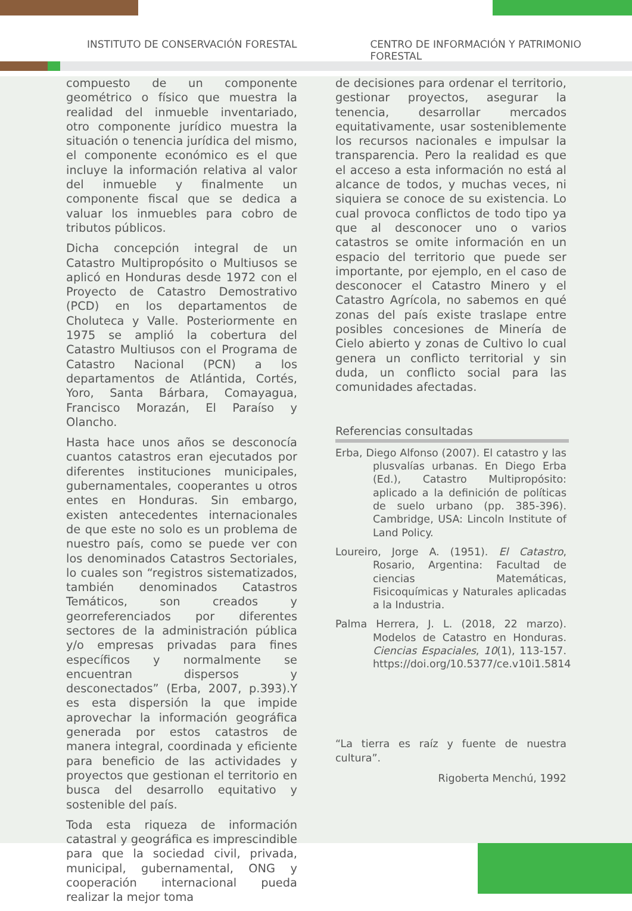INSTITUTO DE CONSERVACIÓN FORESTAL
CENTRO DE INFORMACIÓN Y PATRIMONIO FORESTAL
compuesto de un componente geométrico o físico que muestra la realidad del inmueble inventariado, otro componente jurídico muestra la situación o tenencia jurídica del mismo, el componente económico es el que incluye la información relativa al valor del inmueble y finalmente un componente fiscal que se dedica a valuar los inmuebles para cobro de tributos públicos.
Dicha concepción integral de un Catastro Multipropósito o Multiusos se aplicó en Honduras desde 1972 con el Proyecto de Catastro Demostrativo (PCD) en los departamentos de Choluteca y Valle. Posteriormente en 1975 se amplió la cobertura del Catastro Multiusos con el Programa de Catastro Nacional (PCN) a los departamentos de Atlántida, Cortés, Yoro, Santa Bárbara, Comayagua, Francisco Morazán, El Paraíso y Olancho.
Hasta hace unos años se desconocía cuantos catastros eran ejecutados por diferentes instituciones municipales, gubernamentales, cooperantes u otros entes en Honduras. Sin embargo, existen antecedentes internacionales de que este no solo es un problema de nuestro país, como se puede ver con los denominados Catastros Sectoriales, lo cuales son “registros sistematizados, también denominados Catastros Temáticos, son creados y georreferenciados por diferentes sectores de la administración pública y/o empresas privadas para fines específicos y normalmente se encuentran dispersos y desconectados” (Erba, 2007, p.393).Y es esta dispersión la que impide aprovechar la información geográfica generada por estos catastros de manera integral, coordinada y eficiente para beneficio de las actividades y proyectos que gestionan el territorio en busca del desarrollo equitativo y sostenible del país.
Toda esta riqueza de información catastral y geográfica es imprescindible para que la sociedad civil, privada, municipal, gubernamental, ONG y cooperación internacional pueda realizar la mejor toma
de decisiones para ordenar el territorio, gestionar proyectos, asegurar la tenencia, desarrollar mercados equitativamente, usar sosteniblemente los recursos nacionales e impulsar la transparencia. Pero la realidad es que el acceso a esta información no está al alcance de todos, y muchas veces, ni siquiera se conoce de su existencia. Lo cual provoca conflictos de todo tipo ya que al desconocer uno o varios catastros se omite información en un espacio del territorio que puede ser importante, por ejemplo, en el caso de desconocer el Catastro Minero y el Catastro Agrícola, no sabemos en qué zonas del país existe traslape entre posibles concesiones de Minería de Cielo abierto y zonas de Cultivo lo cual genera un conflicto territorial y sin duda, un conflicto social para las comunidades afectadas.
Referencias consultadas
Erba, Diego Alfonso (2007). El catastro y las plusvalías urbanas. En Diego Erba (Ed.), Catastro Multipropósito: aplicado a la definición de políticas de suelo urbano (pp. 385-396). Cambridge, USA: Lincoln Institute of Land Policy.
Loureiro, Jorge A. (1951). El Catastro, Rosario, Argentina: Facultad de ciencias Matemáticas, Fisicoquímicas y Naturales aplicadas a la Industria.
Palma Herrera, J. L. (2018, 22 marzo). Modelos de Catastro en Honduras. Ciencias Espaciales, 10(1), 113-157. https://doi.org/10.5377/ce.v10i1.5814
“La tierra es raíz y fuente de nuestra cultura”.
Rigoberta Menchú, 1992